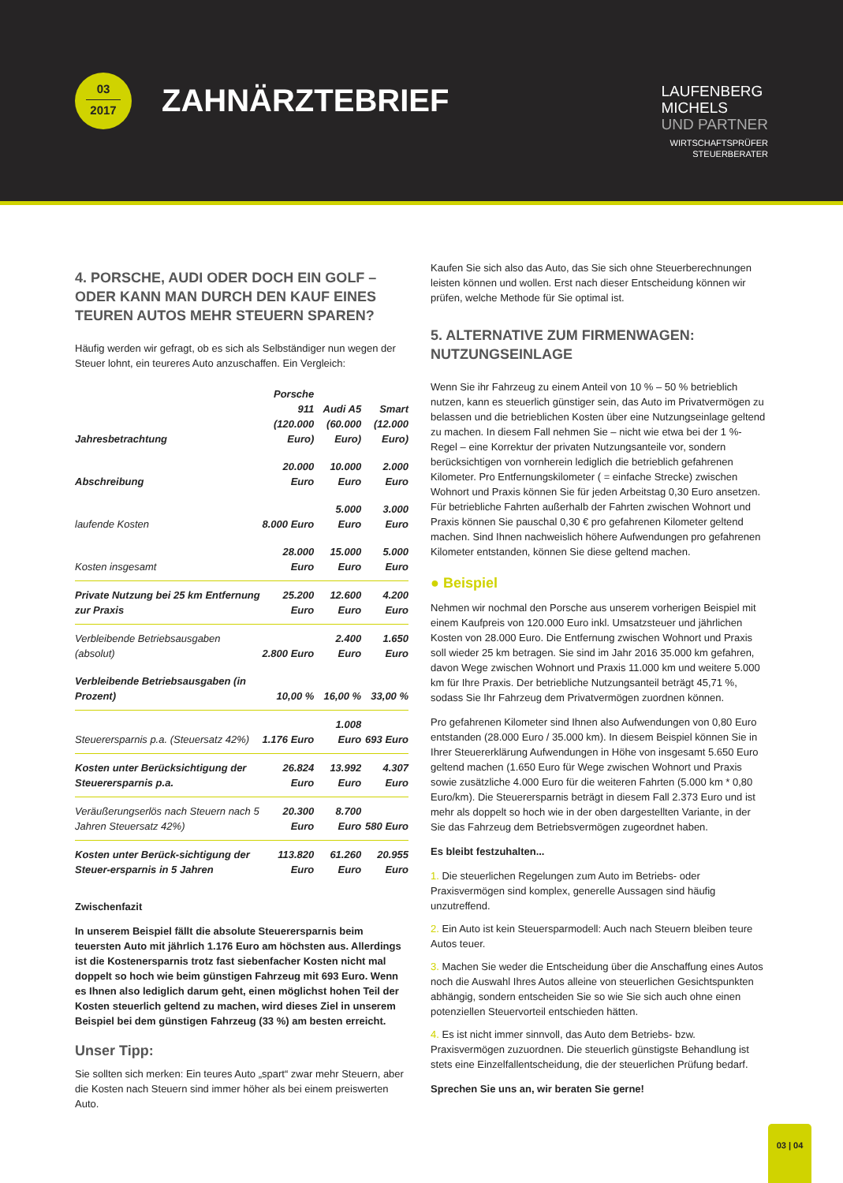03
2017
ZAHNÄRZTEBRIEF
LAUFENBERG
MICHELS
UND PARTNER
WIRTSCHAFTSPRÜFER
STEUERBERATER
4. PORSCHE, AUDI ODER DOCH EIN GOLF – ODER KANN MAN DURCH DEN KAUF EINES TEUREN AUTOS MEHR STEUERN SPAREN?
Häufig werden wir gefragt, ob es sich als Selbständiger nun wegen der Steuer lohnt, ein teureres Auto anzuschaffen. Ein Vergleich:
| Jahresbetrachtung | Porsche 911 (120.000 Euro) | Audi A5 (60.000 Euro) | Smart (12.000 Euro) |
| --- | --- | --- | --- |
| Abschreibung | 20.000 Euro | 10.000 Euro | 2.000 Euro |
| laufende Kosten | 8.000 Euro | 5.000 Euro | 3.000 Euro |
| Kosten insgesamt | 28.000 Euro | 15.000 Euro | 5.000 Euro |
| Private Nutzung bei 25 km Entfernung zur Praxis | 25.200 Euro | 12.600 Euro | 4.200 Euro |
| Verbleibende Betriebsausgaben (absolut) | 2.800 Euro | 2.400 Euro | 1.650 Euro |
| Verbleibende Betriebsausgaben (in Prozent) | 10,00 % | 16,00 % | 33,00 % |
| Steuerersparnis p.a. (Steuersatz 42%) | 1.176 Euro | 1.008 Euro | 693 Euro |
| Kosten unter Berücksichtigung der Steuerersparnis p.a. | 26.824 Euro | 13.992 Euro | 4.307 Euro |
| Veräußerungserlös nach Steuern nach 5 Jahren Steuersatz 42%) | 20.300 Euro | 8.700 Euro | 580 Euro |
| Kosten unter Berück-sichtigung der Steuer-ersparnis in 5 Jahren | 113.820 Euro | 61.260 Euro | 20.955 Euro |
Zwischenfazit
In unserem Beispiel fällt die absolute Steuerersparnis beim teuersten Auto mit jährlich 1.176 Euro am höchsten aus. Allerdings ist die Kostenersparnis trotz fast siebenfacher Kosten nicht mal doppelt so hoch wie beim günstigen Fahrzeug mit 693 Euro. Wenn es Ihnen also lediglich darum geht, einen möglichst hohen Teil der Kosten steuerlich geltend zu machen, wird dieses Ziel in unserem Beispiel bei dem günstigen Fahrzeug (33 %) am besten erreicht.
Unser Tipp:
Sie sollten sich merken: Ein teures Auto „spart“ zwar mehr Steuern, aber die Kosten nach Steuern sind immer höher als bei einem preiswerten Auto.
Kaufen Sie sich also das Auto, das Sie sich ohne Steuerberechnungen leisten können und wollen. Erst nach dieser Entscheidung können wir prüfen, welche Methode für Sie optimal ist.
5. ALTERNATIVE ZUM FIRMENWAGEN: NUTZUNGSEINLAGE
Wenn Sie ihr Fahrzeug zu einem Anteil von 10 % – 50 % betrieblich nutzen, kann es steuerlich günstiger sein, das Auto im Privatvermögen zu belassen und die betrieblichen Kosten über eine Nutzungseinlage geltend zu machen. In diesem Fall nehmen Sie – nicht wie etwa bei der 1 %-Regel – eine Korrektur der privaten Nutzungsanteile vor, sondern berücksichtigen von vornherein lediglich die betrieblich gefahrenen Kilometer. Pro Entfernungskilometer ( = einfache Strecke) zwischen Wohnort und Praxis können Sie für jeden Arbeitstag 0,30 Euro ansetzen. Für betriebliche Fahrten außerhalb der Fahrten zwischen Wohnort und Praxis können Sie pauschal 0,30 € pro gefahrenen Kilometer geltend machen. Sind Ihnen nachweislich höhere Aufwendungen pro gefahrenen Kilometer entstanden, können Sie diese geltend machen.
● Beispiel
Nehmen wir nochmal den Porsche aus unserem vorherigen Beispiel mit einem Kaufpreis von 120.000 Euro inkl. Umsatzsteuer und jährlichen Kosten von 28.000 Euro. Die Entfernung zwischen Wohnort und Praxis soll wieder 25 km betragen. Sie sind im Jahr 2016 35.000 km gefahren, davon Wege zwischen Wohnort und Praxis 11.000 km und weitere 5.000 km für Ihre Praxis. Der betriebliche Nutzungsanteil beträgt 45,71 %, sodass Sie Ihr Fahrzeug dem Privatvermögen zuordnen können.
Pro gefahrenen Kilometer sind Ihnen also Aufwendungen von 0,80 Euro entstanden (28.000 Euro / 35.000 km). In diesem Beispiel können Sie in Ihrer Steuererklärung Aufwendungen in Höhe von insgesamt 5.650 Euro geltend machen (1.650 Euro für Wege zwischen Wohnort und Praxis sowie zusätzliche 4.000 Euro für die weiteren Fahrten (5.000 km * 0,80 Euro/km). Die Steuerersparnis beträgt in diesem Fall 2.373 Euro und ist mehr als doppelt so hoch wie in der oben dargestellten Variante, in der Sie das Fahrzeug dem Betriebsvermögen zugeordnet haben.
Es bleibt festzuhalten...
1. Die steuerlichen Regelungen zum Auto im Betriebs- oder Praxisvermögen sind komplex, generelle Aussagen sind häufig unzutreffend.
2. Ein Auto ist kein Steuersparmodell: Auch nach Steuern bleiben teure Autos teuer.
3. Machen Sie weder die Entscheidung über die Anschaffung eines Autos noch die Auswahl Ihres Autos alleine von steuerlichen Gesichtspunkten abhängig, sondern entscheiden Sie so wie Sie sich auch ohne einen potenziellen Steuervorteil entschieden hätten.
4. Es ist nicht immer sinnvoll, das Auto dem Betriebs- bzw. Praxisvermögen zuzuordnen. Die steuerlich günstigste Behandlung ist stets eine Einzelfallentscheidung, die der steuerlichen Prüfung bedarf.
Sprechen Sie uns an, wir beraten Sie gerne!
03 | 04